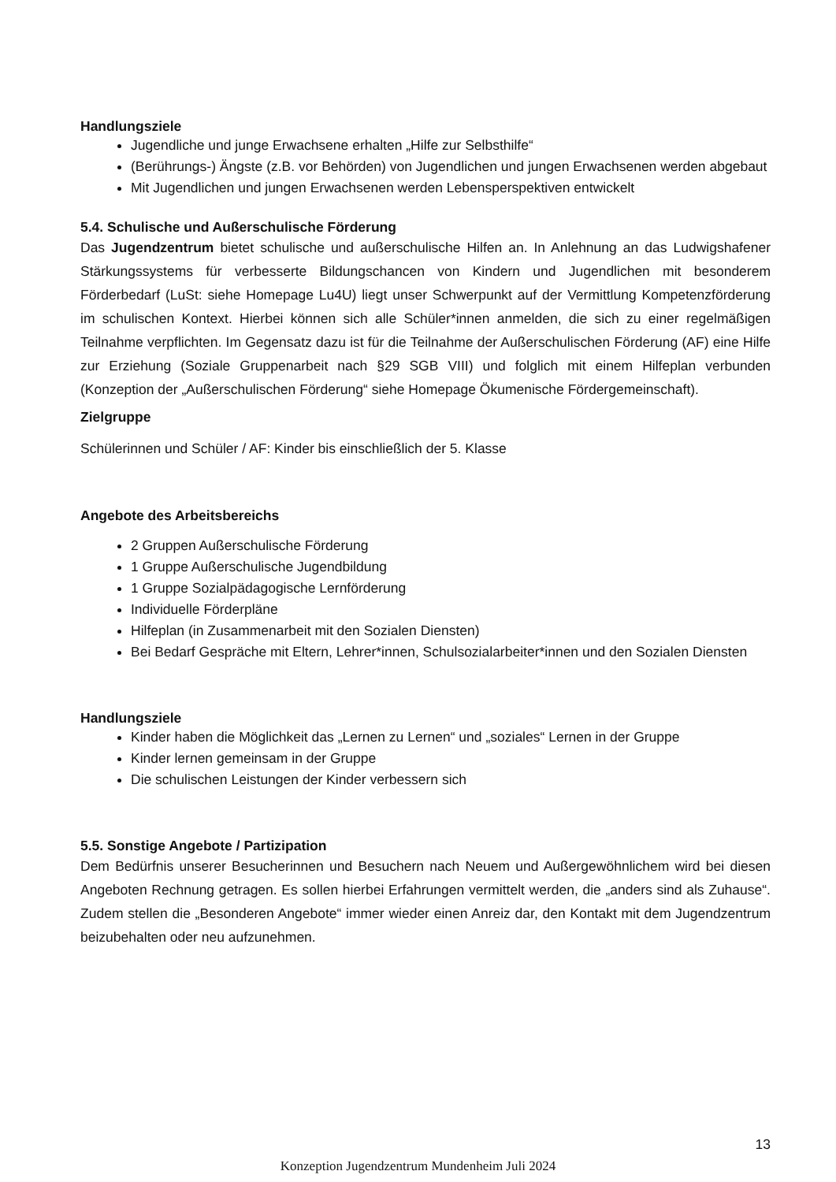Handlungsziele
Jugendliche und junge Erwachsene erhalten „Hilfe zur Selbsthilfe“
(Berührungs-) Ängste (z.B. vor Behörden) von Jugendlichen und jungen Erwachsenen werden abgebaut
Mit Jugendlichen und jungen Erwachsenen werden Lebensperspektiven entwickelt
5.4. Schulische und Außerschulische Förderung
Das Jugendzentrum bietet schulische und außerschulische Hilfen an. In Anlehnung an das Ludwigshafener Stärkungssystems für verbesserte Bildungschancen von Kindern und Jugendlichen mit besonderem Förderbedarf (LuSt: siehe Homepage Lu4U) liegt unser Schwerpunkt auf der Vermittlung Kompetenzförderung im schulischen Kontext. Hierbei können sich alle Schüler*innen anmelden, die sich zu einer regelmäßigen Teilnahme verpflichten. Im Gegensatz dazu ist für die Teilnahme der Außerschulischen Förderung (AF) eine Hilfe zur Erziehung (Soziale Gruppenarbeit nach §29 SGB VIII) und folglich mit einem Hilfeplan verbunden (Konzeption der „Außerschulischen Förderung“ siehe Homepage Ökumenische Fördergemeinschaft).
Zielgruppe
Schülerinnen und Schüler / AF: Kinder bis einschließlich der 5. Klasse
Angebote des Arbeitsbereichs
2 Gruppen Außerschulische Förderung
1 Gruppe Außerschulische Jugendbildung
1 Gruppe Sozialpädagogische Lernförderung
Individuelle Förderpläne
Hilfeplan (in Zusammenarbeit mit den Sozialen Diensten)
Bei Bedarf Gespräche mit Eltern, Lehrer*innen, Schulsozialarbeiter*innen und den Sozialen Diensten
Handlungsziele
Kinder haben die Möglichkeit das „Lernen zu Lernen“ und „soziales“ Lernen in der Gruppe
Kinder lernen gemeinsam in der Gruppe
Die schulischen Leistungen der Kinder verbessern sich
5.5. Sonstige Angebote / Partizipation
Dem Bedürfnis unserer Besucherinnen und Besuchern nach Neuem und Außergewöhnlichem wird bei diesen Angeboten Rechnung getragen. Es sollen hierbei Erfahrungen vermittelt werden, die „anders sind als Zuhause“. Zudem stellen die „Besonderen Angebote“ immer wieder einen Anreiz dar, den Kontakt mit dem Jugendzentrum beizubehalten oder neu aufzunehmen.
13
Konzeption Jugendzentrum Mundenheim Juli 2024